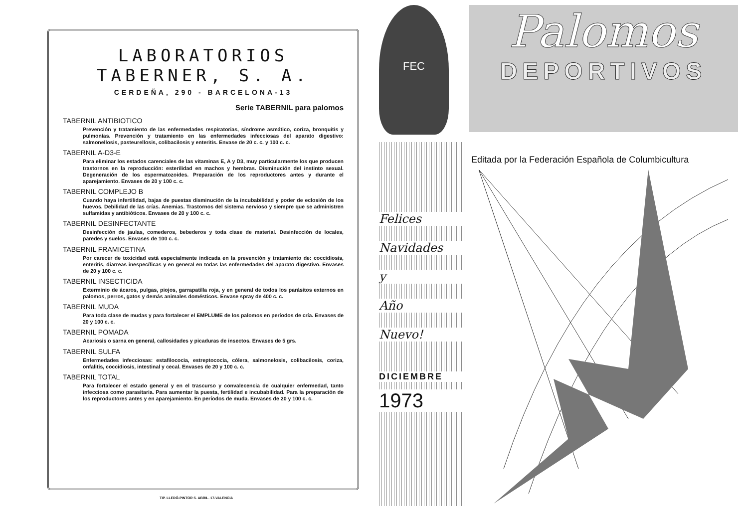LABORATORIOS TABERNER, S. A.
CERDEÑA, 290 - BARCELONA-13
Serie TABERNIL para palomos
TABERNIL ANTIBIOTICO
Prevención y tratamiento de las enfermedades respiratorias, síndrome asmático, coriza, bronquitis y pulmonías. Prevención y tratamiento en las enfermedades infecciosas del aparato digestivo: salmonellosis, pasteurellosis, colibacilosis y enteritis. Envase de 20 c. c. y 100 c. c.
TABERNIL A-D3-E
Para eliminar los estados carenciales de las vitaminas E, A y D3, muy particularmente los que producen trastornos en la reproducción: esterilidad en machos y hembras. Disminución del instinto sexual. Degeneración de los espermatozoides. Preparación de los reproductores antes y durante el aparejamiento. Envases de 20 y 100 c. c.
TABERNIL COMPLEJO B
Cuando haya infertilidad, bajas de puestas disminución de la incubabilidad y poder de eclosión de los huevos. Debilidad de las crías. Anemias. Trastornos del sistema nervioso y siempre que se administren sulfamidas y antibióticos. Envases de 20 y 100 c. c.
TABERNIL DESINFECTANTE
Desinfección de jaulas, comederos, bebederos y toda clase de material. Desinfección de locales, paredes y suelos. Envases de 100 c. c.
TABERNIL FRAMICETINA
Por carecer de toxicidad está especialmente indicada en la prevención y tratamiento de: coccidiosis, enteritis, diarreas inespecíficas y en general en todas las enfermedades del aparato digestivo. Envases de 20 y 100 c. c.
TABERNIL INSECTICIDA
Exterminio de ácaros, pulgas, piojos, garrapatilla roja, y en general de todos los parásitos externos en palomos, perros, gatos y demás animales domésticos. Envase spray de 400 c. c.
TABERNIL MUDA
Para toda clase de mudas y para fortalecer el EMPLUME de los palomos en períodos de cría. Envases de 20 y 100 c. c.
TABERNIL POMADA
Acariosis o sarna en general, callosidades y picaduras de insectos. Envases de 5 grs.
TABERNIL SULFA
Enfermedades infecciosas: estafilococia, estreptococia, cólera, salmonelosis, colibacilosis, coriza, onfalitis, coccidiosis, intestinal y cecal. Envases de 20 y 100 c. c.
TABERNIL TOTAL
Para fortalecer el estado general y en el trascurso y convalecencia de cualquier enfermedad, tanto infecciosa como parasitaria. Para aumentar la puesta, fertilidad e incubabilidad. Para la preparación de los reproductores antes y en aparejamiento. En períodos de muda. Envases de 20 y 100 c. c.
TIP. LLEDÓ-PINTOR S. ABRIL. 17-VALENCIA
FEC
Felices
Navidades
y
Año
Nuevo!
DICIEMBRE
1973
Palomos
DEPORTIVOS
Editada por la Federación Española de Columbicultura